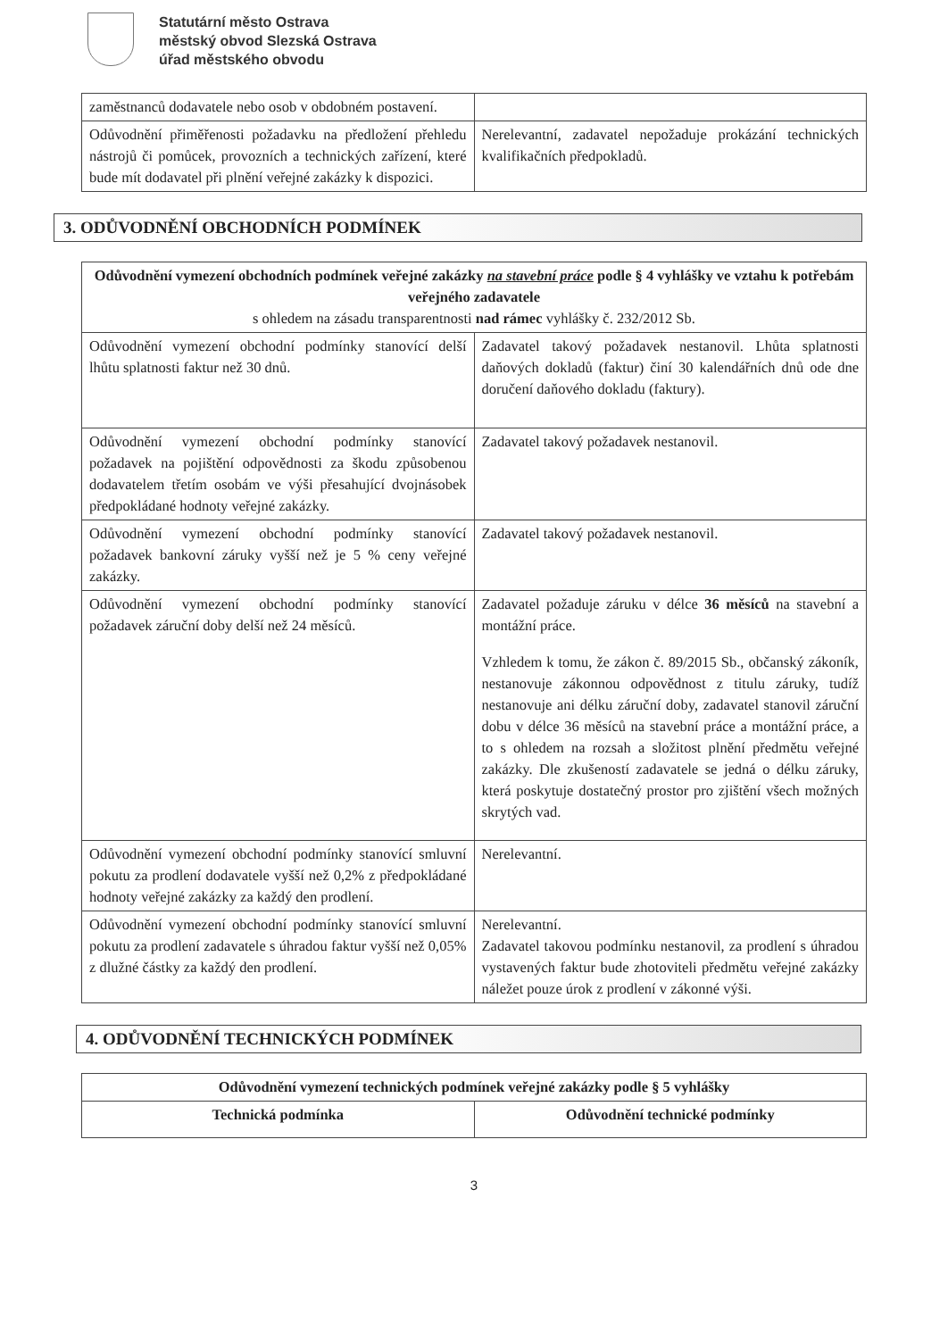Statutární město Ostrava
městský obvod Slezská Ostrava
úřad městského obvodu
| zaměstnanců dodavatele nebo osob v obdobném postavení. | |
| Odůvodnění přiměřenosti požadavku na předložení přehledu nástrojů či pomůcek, provozních a technických zařízení, které bude mít dodavatel při plnění veřejné zakázky k dispozici. | Nerelevantní, zadavatel nepožaduje prokázání technických kvalifikačních předpokladů. |
3. ODŮVODNĚNÍ OBCHODNÍCH PODMÍNEK
| Odůvodnění vymezení obchodních podmínek veřejné zakázky na stavební práce podle § 4 vyhlášky ve vztahu k potřebám veřejného zadavatele s ohledem na zásadu transparentnosti nad rámec vyhlášky č. 232/2012 Sb. | |
| --- | --- |
| Odůvodnění vymezení obchodní podmínky stanovící delší lhůtu splatnosti faktur než 30 dnů. | Zadavatel takový požadavek nestanovil. Lhůta splatnosti daňových dokladů (faktur) činí 30 kalendářních dnů ode dne doručení daňového dokladu (faktury). |
| Odůvodnění vymezení obchodní podmínky stanovící požadavek na pojištění odpovědnosti za škodu způsobenou dodavatelem třetím osobám ve výši přesahující dvojnásobek předpokládané hodnoty veřejné zakázky. | Zadavatel takový požadavek nestanovil. |
| Odůvodnění vymezení obchodní podmínky stanovící požadavek bankovní záruky vyšší než je 5 % ceny veřejné zakázky. | Zadavatel takový požadavek nestanovil. |
| Odůvodnění vymezení obchodní podmínky stanovící požadavek záruční doby delší než 24 měsíců. | Zadavatel požaduje záruku v délce 36 měsíců na stavební a montážní práce. Vzhledem k tomu, že zákon č. 89/2015 Sb., občanský zákoník, nestanovuje zákonnou odpovědnost z titulu záruky, tudíž nestanovuje ani délku záruční doby, zadavatel stanovil záruční dobu v délce 36 měsíců na stavební práce a montážní práce, a to s ohledem na rozsah a složitost plnění předmětu veřejné zakázky. Dle zkušeností zadavatele se jedná o délku záruky, která poskytuje dostatečný prostor pro zjištění všech možných skrytých vad. |
| Odůvodnění vymezení obchodní podmínky stanovící smluvní pokutu za prodlení dodavatele vyšší než 0,2% z předpokládané hodnoty veřejné zakázky za každý den prodlení. | Nerelevantní. |
| Odůvodnění vymezení obchodní podmínky stanovící smluvní pokutu za prodlení zadavatele s úhradou faktur vyšší než 0,05% z dlužné částky za každý den prodlení. | Nerelevantní. Zadavatel takovou podmínku nestanovil, za prodlení s úhradou vystavených faktur bude zhotoviteli předmětu veřejné zakázky náležet pouze úrok z prodlení v zákonné výši. |
4. ODŮVODNĚNÍ TECHNICKÝCH PODMÍNEK
| Odůvodnění vymezení technických podmínek veřejné zakázky podle § 5 vyhlášky | |
| --- | --- |
| Technická podmínka | Odůvodnění technické podmínky |
3